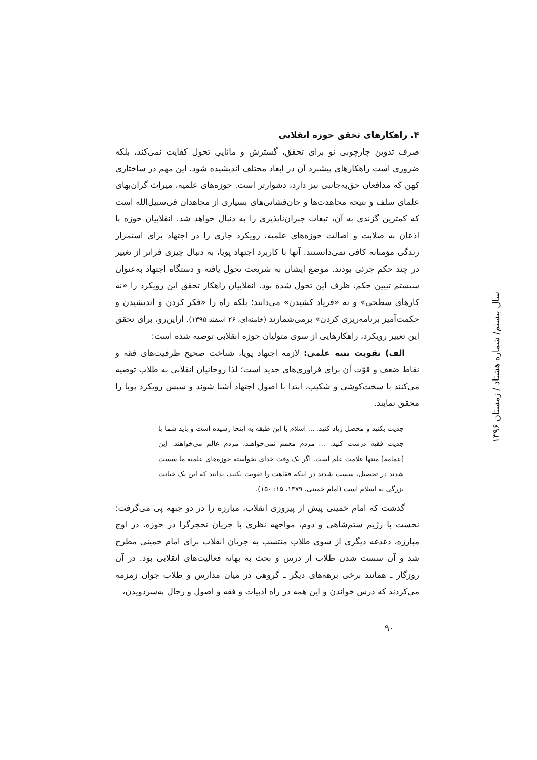۴. راهکارهای تحقق حوزه انقلابی
صرف تدوین چارچوبی نو برای تحقق، گسترش و ماناییِ تحول کفایت نمی‌کند، بلکه ضروری است راهکارهای پیشبرد آن در ابعاد مختلف اندیشیده شود. این مهم در ساختاری کهن که مدافعان حق‌به‌جانبی نیز دارد، دشوارتر است. حوزه‌های علمیه، میراث گران‌بهای علمای سلف و نتیجه مجاهدت‌ها و جان‌فشانی‌های بسیاری از مجاهدان فی‌سبیل‌الله است که کمترین گزندی به آن، تبعات جبران‌ناپذیری را به دنبال خواهد شد. انقلابیان حوزه با اذعان به صلابت و اصالت حوزه‌های علمیه، رویکرد جاری را در اجتهاد برای استمرار زندگی مؤمنانه کافی نمی‌دانستند. آنها با کاربرد اجتهاد پویا، به دنبال چیزی فراتر از تغییر در چند حکم جزئی بودند. موضع ایشان به شریعت تحول یافته و دستگاه اجتهاد به‌عنوان سیستم تبیین حکم، ظرف این تحول شده بود. انقلابیان راهکار تحقق این رویکرد را «نه کارهای سطحی» و نه «فریاد کشیدن» می‌دانند؛ بلکه راه را «فکر کردن و اندیشیدن و حکمت‌آمیز برنامه‌ریزی کردن» برمی‌شمارند (خامنه‌ای، ۲۶ اسفند ۱۳۹۵). ازاین‌رو، برای تحقق این تغییر رویکرد، راهکارهایی از سوی متولیان حوزه انقلابی توصیه شده است:
الف) تقویت بنیه علمی: لازمه اجتهاد پویا، شناخت صحیح ظرفیت‌های فقه و نقاط ضعف و قوّت آن برای فراوری‌های جدید است؛ لذا روحانیان انقلابی به طلاب توصیه می‌کنند با سخت‌کوشی و شکیب، ابتدا با اصول اجتهاد آشنا شوند و سپس رویکرد پویا را محقق نمایند.
جدیت بکنید و محصل زیاد کنید. ... اسلام با این طبقه به اینجا رسیده است و باید شما با جدیت فقیه درست کنید. ... مردم معمم نمی‌خواهند، مردم عالم می‌خواهند. این [عمامه] منتها علامت علم است. اگر یک وقت خدای نخواسته حوزه‌های علمیه ما سست شدند در تحصیل، سست شدند در اینکه فقاهت را تقویت بکنند، بدانند که این یک خیانت بزرگی به اسلام است (امام خمینی، ۱۳۷۹، ۱۵: ۱۵۰).
گذشت که امام خمینی پیش از پیروزی انقلاب، مبارزه را در دو جبهه پی می‌گرفت: نخست با رژیم ستم‌شاهی و دوم، مواجهه نظری با جریان تحجرگرا در حوزه. در اوج مبارزه، دغدغه دیگری از سوی طلاب منتسب به جریان انقلاب برای امام خمینی مطرح شد و آن سست شدن طلاب از درس و بحث به بهانه فعالیت‌های انقلابی بود. در آن روزگار ـ همانند برخی برهه‌های دیگر ـ گروهی در میان مدارس و طلاب جوان زمزمه می‌کردند که درس خواندن و این همه در راه ادبیات و فقه و اصول و رجال به‌سردویدن،
سال بیستم/ شماره هشتاد / زمستان ۱۳۹۶
۹۰